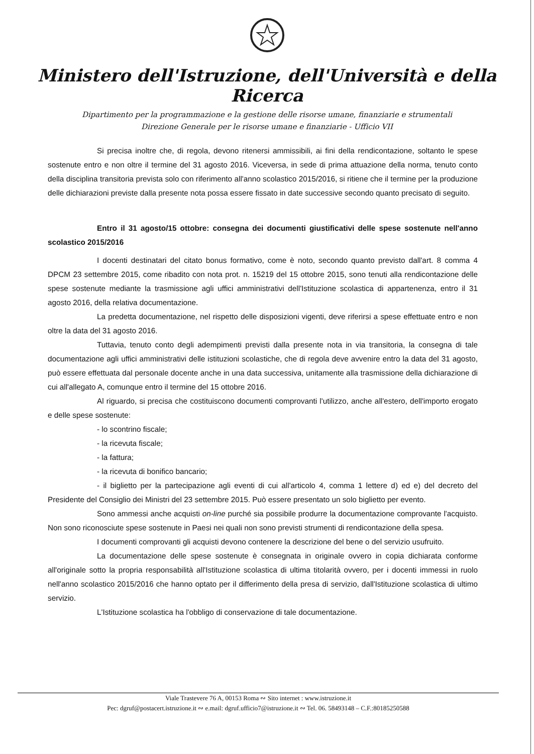Ministero dell'Istruzione, dell'Università e della Ricerca
Dipartimento per la programmazione e la gestione delle risorse umane, finanziarie e strumentali
Direzione Generale per le risorse umane e finanziarie - Ufficio VII
Si precisa inoltre che, di regola, devono ritenersi ammissibili, ai fini della rendicontazione, soltanto le spese sostenute entro e non oltre il termine del 31 agosto 2016. Viceversa, in sede di prima attuazione della norma, tenuto conto della disciplina transitoria prevista solo con riferimento all'anno scolastico 2015/2016, si ritiene che il termine per la produzione delle dichiarazioni previste dalla presente nota possa essere fissato in date successive secondo quanto precisato di seguito.
Entro il 31 agosto/15 ottobre: consegna dei documenti giustificativi delle spese sostenute nell'anno scolastico 2015/2016
I docenti destinatari del citato bonus formativo, come è noto, secondo quanto previsto dall'art. 8 comma 4 DPCM 23 settembre 2015, come ribadito con nota prot. n. 15219 del 15 ottobre 2015, sono tenuti alla rendicontazione delle spese sostenute mediante la trasmissione agli uffici amministrativi dell'Istituzione scolastica di appartenenza, entro il 31 agosto 2016, della relativa documentazione.
La predetta documentazione, nel rispetto delle disposizioni vigenti, deve riferirsi a spese effettuate entro e non oltre la data del 31 agosto 2016.
Tuttavia, tenuto conto degli adempimenti previsti dalla presente nota in via transitoria, la consegna di tale documentazione agli uffici amministrativi delle istituzioni scolastiche, che di regola deve avvenire entro la data del 31 agosto, può essere effettuata dal personale docente anche in una data successiva, unitamente alla trasmissione della dichiarazione di cui all'allegato A, comunque entro il termine del 15 ottobre 2016.
Al riguardo, si precisa che costituiscono documenti comprovanti l'utilizzo, anche all'estero, dell'importo erogato e delle spese sostenute:
- lo scontrino fiscale;
- la ricevuta fiscale;
- la fattura;
- la ricevuta di bonifico bancario;
- il biglietto per la partecipazione agli eventi di cui all'articolo 4, comma 1 lettere d) ed e) del decreto del Presidente del Consiglio dei Ministri del 23 settembre 2015. Può essere presentato un solo biglietto per evento.
Sono ammessi anche acquisti on-line purché sia possibile produrre la documentazione comprovante l'acquisto. Non sono riconosciute spese sostenute in Paesi nei quali non sono previsti strumenti di rendicontazione della spesa.
I documenti comprovanti gli acquisti devono contenere la descrizione del bene o del servizio usufruito.
La documentazione delle spese sostenute è consegnata in originale ovvero in copia dichiarata conforme all'originale sotto la propria responsabilità all'Istituzione scolastica di ultima titolarità ovvero, per i docenti immessi in ruolo nell'anno scolastico 2015/2016 che hanno optato per il differimento della presa di servizio, dall'Istituzione scolastica di ultimo servizio.
L'Istituzione scolastica ha l'obbligo di conservazione di tale documentazione.
Viale Trastevere 76 A, 00153 Roma ∾ Sito internet : www.istruzione.it
Pec: dgruf@postacert.istruzione.it ∾ e.mail: dgruf.ufficio7@istruzione.it ∾ Tel. 06. 58493148 – C.F.:80185250588